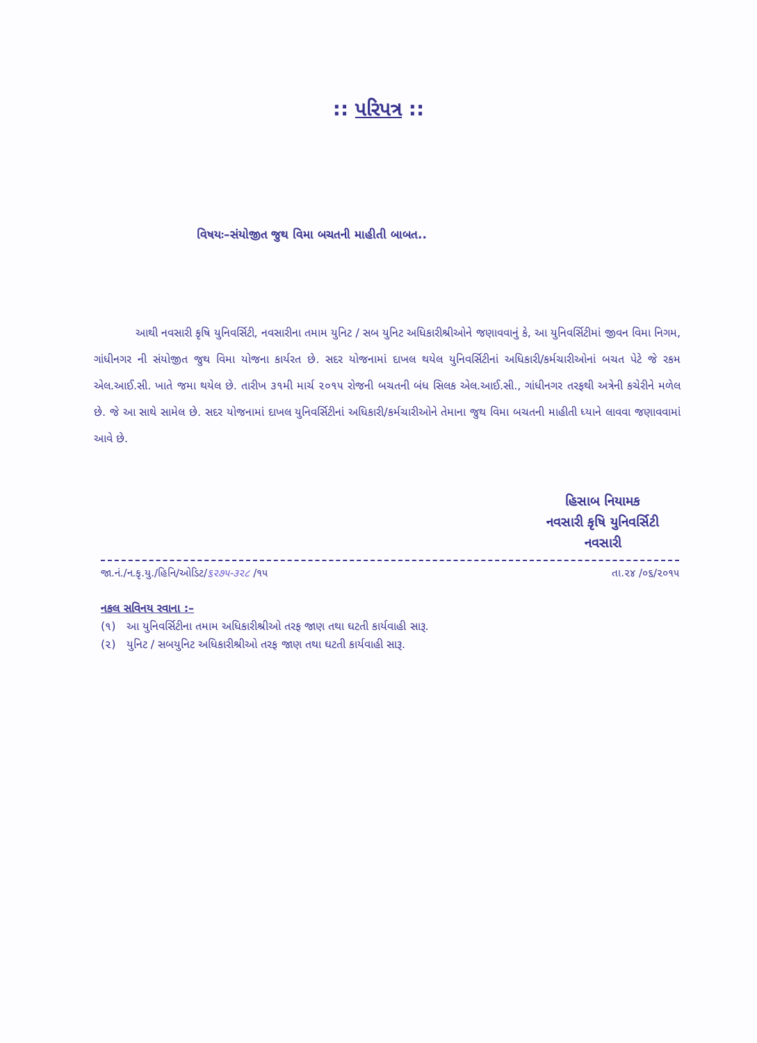:: પરિપત્ર ::
વિષયઃ–સંયોજીત જુથ વિમા બચતની માહીતી બાબત..
આથી નવસારી કૃષિ યુનિવર્સિટી, નવસારીના તમામ યુનિટ / સબ યુનિટ અધિકારીશ્રીઓને જણાવવાનું કે, આ યુનિવર્સિટીમાં જીવન વિમા નિગમ, ગાંધીનગર ની સંયોજીત જુથ વિમા યોજના કાર્યરત છે. સદર યોજનામાં દાખલ થયેલ યુનિવર્સિટીનાં અધિકારી/કર્મચારીઓનાં બચત પેટે જે રકમ એલ.આઈ.સી. ખાતે જમા થયેલ છે. તારીખ ૩૧મી માર્ચ ૨૦૧૫ રોજની બચતની બંધ સિલક એલ.આઈ.સી., ગાંધીનગર તરફથી અત્રેની કચેરીને મળેલ છે. જે આ સાથે સામેલ છે. સદર યોજનામાં દાખલ યુનિવર્સિટીનાં અધિકારી/કર્મચારીઓને તેમાના જુથ વિમા બચતની માહીતી ધ્યાને લાવવા જણાવવામાં આવે છે.
હિસાબ નિયામક
નવસારી કૃષિ યુનિવર્સિટી
નવસારી
જા.નં./ન.કૃ.યુ./હિનિ/ઓડિટ/૬૨૭૫-૩૨૮ /૧૫ તા.૨૪ /૦૬/૨૦૧૫
નકલ સવિનય રવાના :–
(૧) આ યુનિવર્સિટીના તમામ અધિકારીશ્રીઓ તરફ જાણ તથા ઘટતી કાર્યવાહી સારૂ.
(૨) યુનિટ / સબયુનિટ અધિકારીશ્રીઓ તરફ જાણ તથા ઘટતી કાર્યવાહી સારૂ.